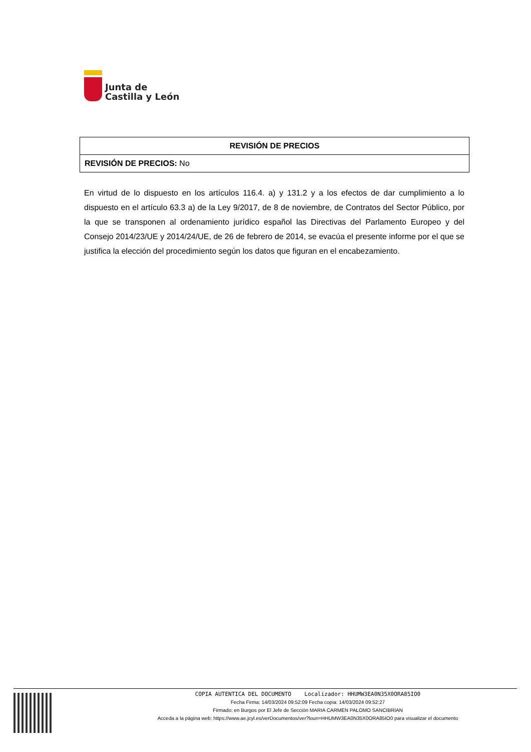Junta de
Castilla y León
| REVISIÓN DE PRECIOS |
| --- |
| REVISIÓN DE PRECIOS: No |
En virtud de lo dispuesto en los artículos 116.4. a) y 131.2 y a los efectos de dar cumplimiento a lo dispuesto en el artículo 63.3 a) de la Ley 9/2017, de 8 de noviembre, de Contratos del Sector Público, por la que se transponen al ordenamiento jurídico español las Directivas del Parlamento Europeo y del Consejo 2014/23/UE y 2014/24/UE, de 26 de febrero de 2014, se evacúa el presente informe por el que se justifica la elección del procedimiento según los datos que figuran en el encabezamiento.
COPIA AUTENTICA DEL DOCUMENTO Localizador: HHUMW3EA0N35X0ORA85IO0
Fecha Firma: 14/03/2024 09:52:09 Fecha copia: 14/03/2024 09:52:27
Firmado: en Burgos por El Jefe de Sección MARIA CARMEN PALOMO SANCIBRIAN
Acceda a la página web: https://www.ae.jcyl.es/verDocumentos/ver?loun=HHUMW3EA0N35X0ORA85IO0 para visualizar el documento